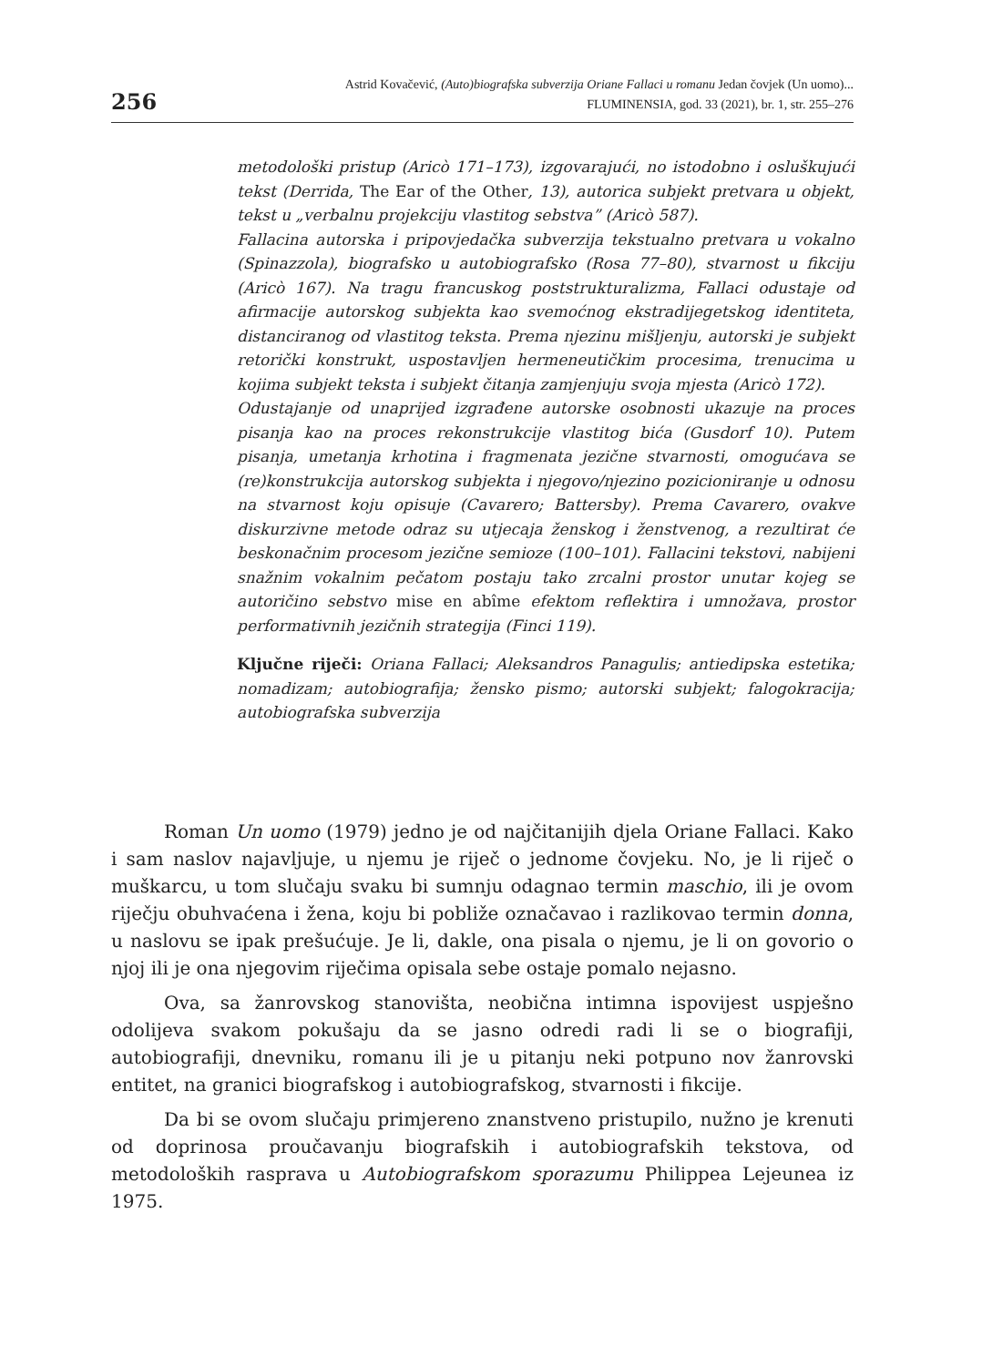256
Astrid Kovačević, (Auto)biografska subverzija Oriane Fallaci u romanu Jedan čovjek (Un uomo)...
FLUMINENSIA, god. 33 (2021), br. 1, str. 255–276
metodološki pristup (Aricò 171–173), izgovarajući, no istodobno i osluškujući tekst (Derrida, The Ear of the Other, 13), autorica subjekt pretvara u objekt, tekst u „verbalnu projekciju vlastitog sebstva” (Aricò 587).
Fallacina autorska i pripovjedačka subverzija tekstualno pretvara u vokalno (Spinazzola), biografsko u autobiografsko (Rosa 77–80), stvarnost u fikciju (Aricò 167). Na tragu francuskog poststrukturalizma, Fallaci odustaje od afirmacije autorskog subjekta kao svemoćnog ekstradijegetskog identiteta, distanciranog od vlastitog teksta. Prema njezinu mišljenju, autorski je subjekt retorički konstrukt, uspostavljen hermeneutičkim procesima, trenucima u kojima subjekt teksta i subjekt čitanja zamjenjuju svoja mjesta (Aricò 172).
Odustajanje od unaprijed izgrađene autorske osobnosti ukazuje na proces pisanja kao na proces rekonstrukcije vlastitog bića (Gusdorf 10). Putem pisanja, umetanja krhotina i fragmenata jezične stvarnosti, omogućava se (re)konstrukcija autorskog subjekta i njegovo/njezino pozicioniranje u odnosu na stvarnost koju opisuje (Cavarero; Battersby). Prema Cavarero, ovakve diskurzivne metode odraz su utjecaja ženskog i ženstvenog, a rezultirat će beskonačnim procesom jezične semioze (100–101). Fallacini tekstovi, nabijeni snažnim vokalnim pečatom postaju tako zrcalni prostor unutar kojeg se autoričino sebstvo mise en abîme efektom reflektira i umnožava, prostor performativnih jezičnih strategija (Finci 119).
Ključne riječi: Oriana Fallaci; Aleksandros Panagulis; antiedipska estetika; nomadizam; autobiografija; žensko pismo; autorski subjekt; falogokracija; autobiografska subverzija
Roman Un uomo (1979) jedno je od najčitanijih djela Oriane Fallaci. Kako i sam naslov najavljuje, u njemu je riječ o jednome čovjeku. No, je li riječ o muškarcu, u tom slučaju svaku bi sumnju odagnao termin maschio, ili je ovom riječju obuhvaćena i žena, koju bi pobliže označavao i razlikovao termin donna, u naslovu se ipak prešućuje. Je li, dakle, ona pisala o njemu, je li on govorio o njoj ili je ona njegovim riječima opisala sebe ostaje pomalo nejasno.
Ova, sa žanrovskog stanovišta, neobična intimna ispovijest uspješno odolijeva svakom pokušaju da se jasno odredi radi li se o biografiji, autobiografiji, dnevniku, romanu ili je u pitanju neki potpuno nov žanrovski entitet, na granici biografskog i autobiografskog, stvarnosti i fikcije.
Da bi se ovom slučaju primjereno znanstveno pristupilo, nužno je krenuti od doprinosa proučavanju biografskih i autobiografskih tekstova, od metodoloških rasprava u Autobiografskom sporazumu Philippea Lejeunea iz 1975.